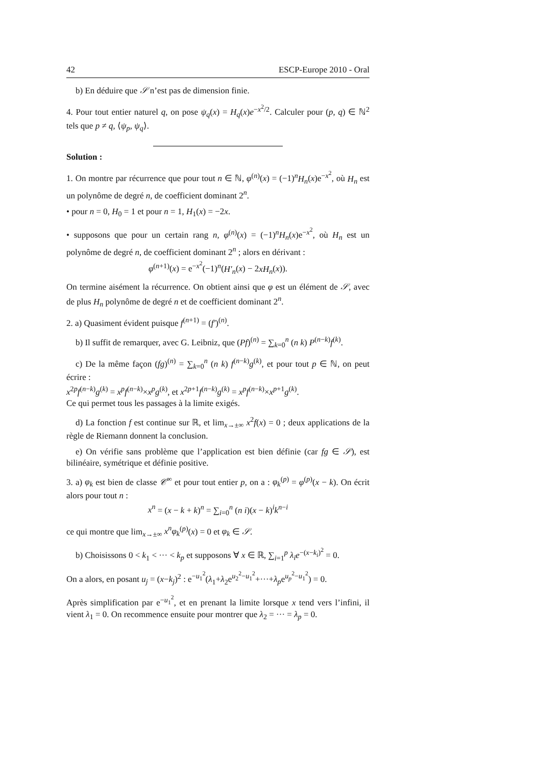42 ESCP-Europe 2010 - Oral
b) En déduire que 𝒮 n’est pas de dimension finie.
4. Pour tout entier naturel q, on pose ψ<sub>q</sub>(x) = H<sub>q</sub>(x)e<sup>−x<sup>2</sup>/2</sup>. Calculer pour (p, q) ∈ ℕ<sup>2</sup> tels que p ≠ q, ⟨ψ<sub>p</sub>, ψ<sub>q</sub>⟩.
Solution :
1. On montre par récurrence que pour tout n ∈ ℕ, φ<sup>(n)</sup>(x) = (−1)<sup>n</sup>H<sub>n</sub>(x)e<sup>−x<sup>2</sup></sup>, où H<sub>n</sub> est un polynôme de degré n, de coefficient dominant 2<sup>n</sup>.
• pour n = 0, H<sub>0</sub> = 1 et pour n = 1, H<sub>1</sub>(x) = −2x.
• supposons que pour un certain rang n, φ<sup>(n)</sup>(x) = (−1)<sup>n</sup>H<sub>n</sub>(x)e<sup>−x<sup>2</sup></sup>, où H<sub>n</sub> est un polynôme de degré n, de coefficient dominant 2<sup>n</sup> ; alors en dérivant :
φ<sup>(n+1)</sup>(x) = e<sup>−x<sup>2</sup></sup>(−1)<sup>n</sup>(H′<sub>n</sub>(x) − 2xH<sub>n</sub>(x)).
On termine aisément la récurrence. On obtient ainsi que φ est un élément de 𝒮, avec de plus H<sub>n</sub> polynôme de degré n et de coefficient dominant 2<sup>n</sup>.
2. a) Quasiment évident puisque f<sup>(n+1)</sup> = (f′)<sup>(n)</sup>.
b) Il suffit de remarquer, avec G. Leibniz, que (Pf)<sup>(n)</sup> = ∑<sub>k=0</sub><sup>n</sup> (n k) P<sup>(n−k)</sup>f<sup>(k)</sup>.
c) De la même façon (fg)<sup>(n)</sup> = ∑<sub>k=0</sub><sup>n</sup> (n k) f<sup>(n−k)</sup>g<sup>(k)</sup>, et pour tout p ∈ ℕ, on peut écrire :
x<sup>2p</sup>f<sup>(n−k)</sup>g<sup>(k)</sup> = x<sup>p</sup>f<sup>(n−k)</sup>×x<sup>p</sup>g<sup>(k)</sup>, et x<sup>2p+1</sup>f<sup>(n−k)</sup>g<sup>(k)</sup> = x<sup>p</sup>f<sup>(n−k)</sup>×x<sup>p+1</sup>g<sup>(k)</sup>.
Ce qui permet tous les passages à la limite exigés.
d) La fonction f est continue sur ℝ, et lim<sub>x→±∞</sub> x<sup>2</sup>f(x) = 0 ; deux applications de la règle de Riemann donnent la conclusion.
e) On vérifie sans problème que l’application est bien définie (car fg ∈ 𝒮), est bilinéaire, symétrique et définie positive.
3. a) φ<sub>k</sub> est bien de classe 𝒞<sup>∞</sup> et pour tout entier p, on a : φ<sub>k</sub><sup>(p)</sup> = φ<sup>(p)</sup>(x − k). On écrit alors pour tout n :
x<sup>n</sup> = (x − k + k)<sup>n</sup> = ∑<sub>i=0</sub><sup>n</sup> (n i)(x − k)<sup>i</sup>k<sup>n−i</sup>
ce qui montre que lim<sub>x→±∞</sub> x<sup>n</sup>φ<sub>k</sub><sup>(p)</sup>(x) = 0 et φ<sub>k</sub> ∈ 𝒮.
b) Choisissons 0 < k<sub>1</sub> < ··· < k<sub>p</sub> et supposons ∀ x ∈ ℝ, ∑<sub>i=1</sub><sup>p</sup> λ<sub>i</sub>e<sup>−(x−k<sub>i</sub>)<sup>2</sup></sup> = 0.
On a alors, en posant u<sub>j</sub> = (x−k<sub>j</sub>)<sup>2</sup> : e<sup>−u<sub>1</sub><sup>2</sup></sup>(λ<sub>1</sub>+λ<sub>2</sub>e<sup>u<sub>2</sub><sup>2</sup>−u<sub>1</sub><sup>2</sup></sup>+···+λ<sub>p</sub>e<sup>u<sub>p</sub><sup>2</sup>−u<sub>1</sub><sup>2</sup></sup>) = 0.
Après simplification par e<sup>−u<sub>1</sub><sup>2</sup></sup>, et en prenant la limite lorsque x tend vers l’infini, il vient λ<sub>1</sub> = 0. On recommence ensuite pour montrer que λ<sub>2</sub> = ··· = λ<sub>p</sub> = 0.